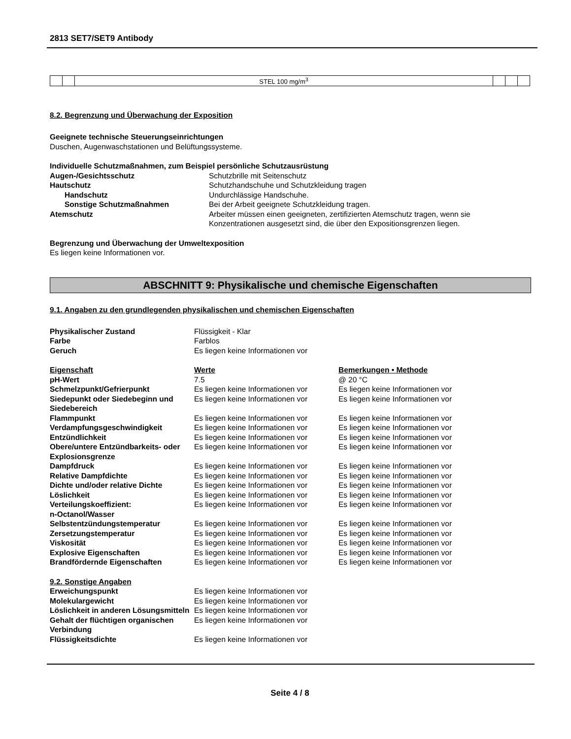2813 SET7/SET9 Antibody
| | | STEL 100 mg/m<sup>3</sup> | | | |
8.2. Begrenzung und Überwachung der Exposition
Geeignete technische Steuerungseinrichtungen
Duschen, Augenwaschstationen und Belüftungssysteme.
Individuelle Schutzmaßnahmen, zum Beispiel persönliche Schutzausrüstung
| Augen-/Gesichtsschutz | Schutzbrille mit Seitenschutz |
| Hautschutz | Schutzhandschuhe und Schutzkleidung tragen |
| Handschutz | Undurchlässige Handschuhe. |
| Sonstige Schutzmaßnahmen | Bei der Arbeit geeignete Schutzkleidung tragen. |
| Atemschutz | Arbeiter müssen einen geeigneten, zertifizierten Atemschutz tragen, wenn sie Konzentrationen ausgesetzt sind, die über den Expositionsgrenzen liegen. |
Begrenzung und Überwachung der Umweltexposition
Es liegen keine Informationen vor.
ABSCHNITT 9: Physikalische und chemische Eigenschaften
9.1. Angaben zu den grundlegenden physikalischen und chemischen Eigenschaften
| Physikalischer Zustand | Flüssigkeit - Klar |
| Farbe | Farblos |
| Geruch | Es liegen keine Informationen vor |
| Eigenschaft | Werte | Bemerkungen • Methode |
| pH-Wert | 7.5 | @ 20 °C |
| Schmelzpunkt/Gefrierpunkt | Es liegen keine Informationen vor | Es liegen keine Informationen vor |
| Siedepunkt oder Siedebeginn und Siedebereich | Es liegen keine Informationen vor | Es liegen keine Informationen vor |
| Flammpunkt | Es liegen keine Informationen vor | Es liegen keine Informationen vor |
| Verdampfungsgeschwindigkeit | Es liegen keine Informationen vor | Es liegen keine Informationen vor |
| Entzündlichkeit | Es liegen keine Informationen vor | Es liegen keine Informationen vor |
| Obere/untere Entzündbarkeits- oder Explosionsgrenze | Es liegen keine Informationen vor | Es liegen keine Informationen vor |
| Dampfdruck | Es liegen keine Informationen vor | Es liegen keine Informationen vor |
| Relative Dampfdichte | Es liegen keine Informationen vor | Es liegen keine Informationen vor |
| Dichte und/oder relative Dichte | Es liegen keine Informationen vor | Es liegen keine Informationen vor |
| Löslichkeit | Es liegen keine Informationen vor | Es liegen keine Informationen vor |
| Verteilungskoeffizient: n-Octanol/Wasser | Es liegen keine Informationen vor | Es liegen keine Informationen vor |
| Selbstentzündungstemperatur | Es liegen keine Informationen vor | Es liegen keine Informationen vor |
| Zersetzungstemperatur | Es liegen keine Informationen vor | Es liegen keine Informationen vor |
| Viskosität | Es liegen keine Informationen vor | Es liegen keine Informationen vor |
| Explosive Eigenschaften | Es liegen keine Informationen vor | Es liegen keine Informationen vor |
| Brandfördernde Eigenschaften | Es liegen keine Informationen vor | Es liegen keine Informationen vor |
9.2. Sonstige Angaben
| Erweichungspunkt | Es liegen keine Informationen vor |
| Molekulargewicht | Es liegen keine Informationen vor |
| Löslichkeit in anderen Lösungsmitteln | Es liegen keine Informationen vor |
| Gehalt der flüchtigen organischen Verbindung | Es liegen keine Informationen vor |
| Flüssigkeitsdichte | Es liegen keine Informationen vor |
Seite 4 / 8